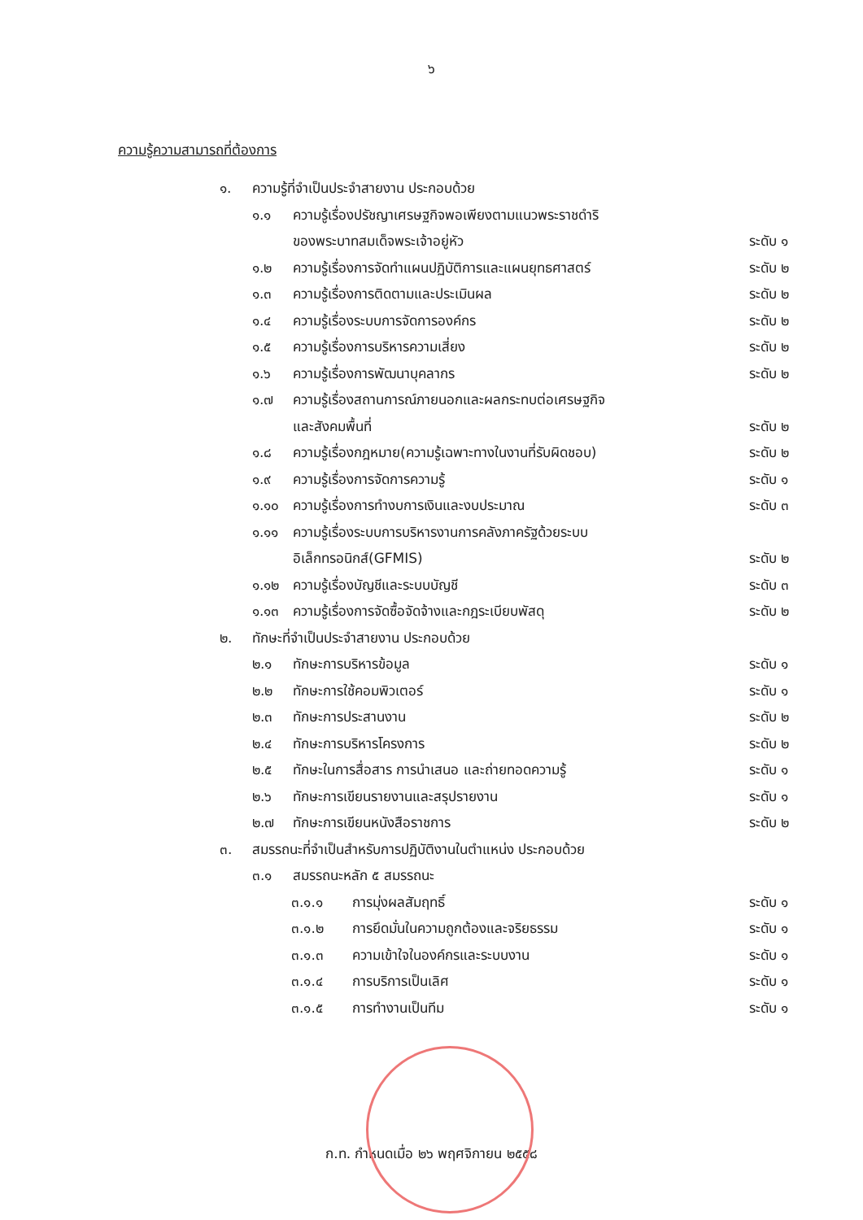๖
ความรู้ความสามารถที่ต้องการ
๑. ความรู้ที่จำเป็นประจำสายงาน ประกอบด้วย
๑.๑ ความรู้เรื่องปรัชญาเศรษฐกิจพอเพียงตามแนวพระราชดำริ
ของพระบาทสมเด็จพระเจ้าอยู่หัว ระดับ ๑
๑.๒ ความรู้เรื่องการจัดทำแผนปฏิบัติการและแผนยุทธศาสตร์ ระดับ ๒
๑.๓ ความรู้เรื่องการติดตามและประเมินผล ระดับ ๒
๑.๔ ความรู้เรื่องระบบการจัดการองค์กร ระดับ ๒
๑.๕ ความรู้เรื่องการบริหารความเสี่ยง ระดับ ๒
๑.๖ ความรู้เรื่องการพัฒนาบุคลากร ระดับ ๒
๑.๗ ความรู้เรื่องสถานการณ์ภายนอกและผลกระทบต่อเศรษฐกิจ
และสังคมพื้นที่ ระดับ ๒
๑.๘ ความรู้เรื่องกฎหมาย(ความรู้เฉพาะทางในงานที่รับผิดชอบ) ระดับ ๒
๑.๙ ความรู้เรื่องการจัดการความรู้ ระดับ ๑
๑.๑๐ ความรู้เรื่องการทำงบการเงินและงบประมาณ ระดับ ๓
๑.๑๑ ความรู้เรื่องระบบการบริหารงานการคลังภาครัฐด้วยระบบ
อิเล็กทรอนิกส์(GFMIS) ระดับ ๒
๑.๑๒ ความรู้เรื่องบัญชีและระบบบัญชี ระดับ ๓
๑.๑๓ ความรู้เรื่องการจัดซื้อจัดจ้างและกฎระเบียบพัสดุ ระดับ ๒
๒. ทักษะที่จำเป็นประจำสายงาน ประกอบด้วย
๒.๑ ทักษะการบริหารข้อมูล ระดับ ๑
๒.๒ ทักษะการใช้คอมพิวเตอร์ ระดับ ๑
๒.๓ ทักษะการประสานงาน ระดับ ๒
๒.๔ ทักษะการบริหารโครงการ ระดับ ๒
๒.๕ ทักษะในการสื่อสาร การนำเสนอ และถ่ายทอดความรู้ ระดับ ๑
๒.๖ ทักษะการเขียนรายงานและสรุปรายงาน ระดับ ๑
๒.๗ ทักษะการเขียนหนังสือราชการ ระดับ ๒
๓. สมรรถนะที่จำเป็นสำหรับการปฏิบัติงานในตำแหน่ง ประกอบด้วย
๓.๑ สมรรถนะหลัก ๕ สมรรถนะ
๓.๑.๑ การมุ่งผลสัมฤทธิ์ ระดับ ๑
๓.๑.๒ การยึดมั่นในความถูกต้องและจริยธรรม ระดับ ๑
๓.๑.๓ ความเข้าใจในองค์กรและระบบงาน ระดับ ๑
๓.๑.๔ การบริการเป็นเลิศ ระดับ ๑
๓.๑.๕ การทำงานเป็นทีม ระดับ ๑
ก.ท. กำหนดเมื่อ ๒๖ พฤศจิกายน ๒๕๕๘